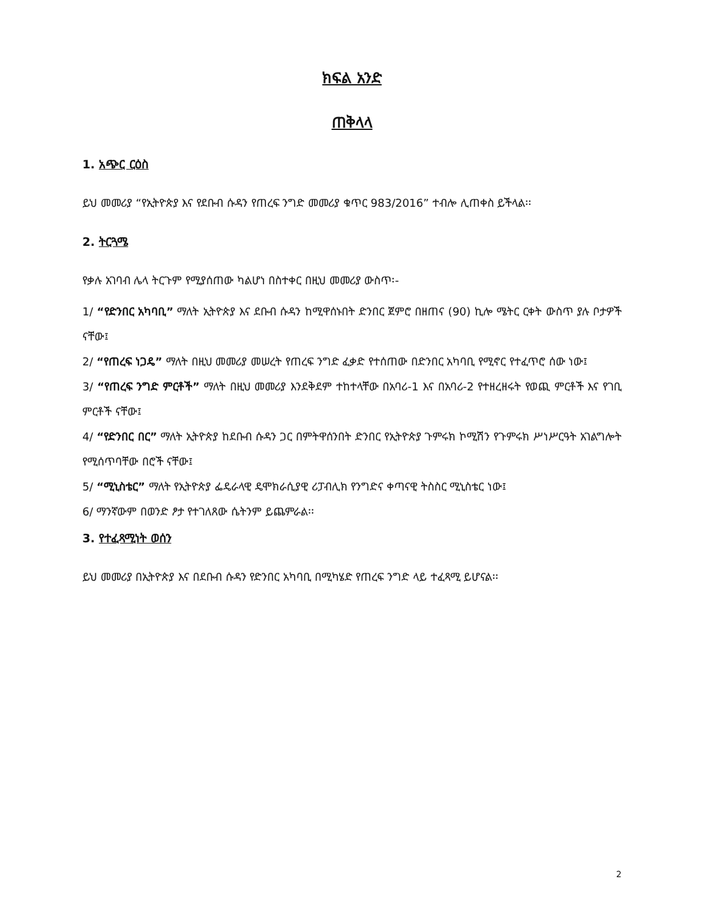ክፍል አንድ
ጠቅላላ
1. አጭር ርዕስ
ይህ መመሪያ “የኢትዮጵያ እና የደቡብ ሱዳን የጠረፍ ንግድ መመሪያ ቁጥር 983/2016” ተብሎ ሊጠቀስ ይችላል፡፡
2. ትርጓሜ
የቃሉ አገባብ ሌላ ትርጉም የሚያሰጠው ካልሆነ በስተቀር በዚህ መመሪያ ውስጥ፡-
1/ “የድንበር አካባቢ” ማለት ኢትዮጵያ እና ደቡብ ሱዳን ከሚዋሰኑበት ድንበር ጀምሮ በዘጠና (90) ኪሎ ሜትር ርቀት ውስጥ ያሉ ቦታዎች ናቸው፤
2/ “የጠረፍ ነጋዴ” ማለት በዚህ መመሪያ መሠረት የጠረፍ ንግድ ፈቃድ የተሰጠው በድንበር አካባቢ የሚኖር የተፈጥሮ ሰው ነው፤
3/ “የጠረፍ ንግድ ምርቶች” ማለት በዚህ መመሪያ እንደቅደም ተከተላቸው በአባሪ-1 እና በአባሪ-2 የተዘረዘሩት የወጪ ምርቶች እና የገቢ ምርቶች ናቸው፤
4/ “የድንበር በር” ማለት ኢትዮጵያ ከደቡብ ሱዳን ጋር በምትዋሰንበት ድንበር የኢትዮጵያ ጉምሩክ ኮሚሽን የጉምሩክ ሥነሥርዓት አገልግሎት የሚሰጥባቸው በሮች ናቸው፤
5/ “ሚኒስቴር” ማለት የኢትዮጵያ ፌዴራላዊ ዴሞክራሲያዊ ሪፓብሊክ የንግድና ቀጣናዊ ትስስር ሚኒስቴር ነው፤
6/ ማንኛውም በወንድ ፆታ የተገለጸው ሴትንም ይጨምራል፡፡
3. የተፈጻሚነት ወሰን
ይህ መመሪያ በኢትዮጵያ እና በደቡብ ሱዳን የድንበር አካባቢ በሚካሄድ የጠረፍ ንግድ ላይ ተፈጻሚ ይሆናል፡፡
2